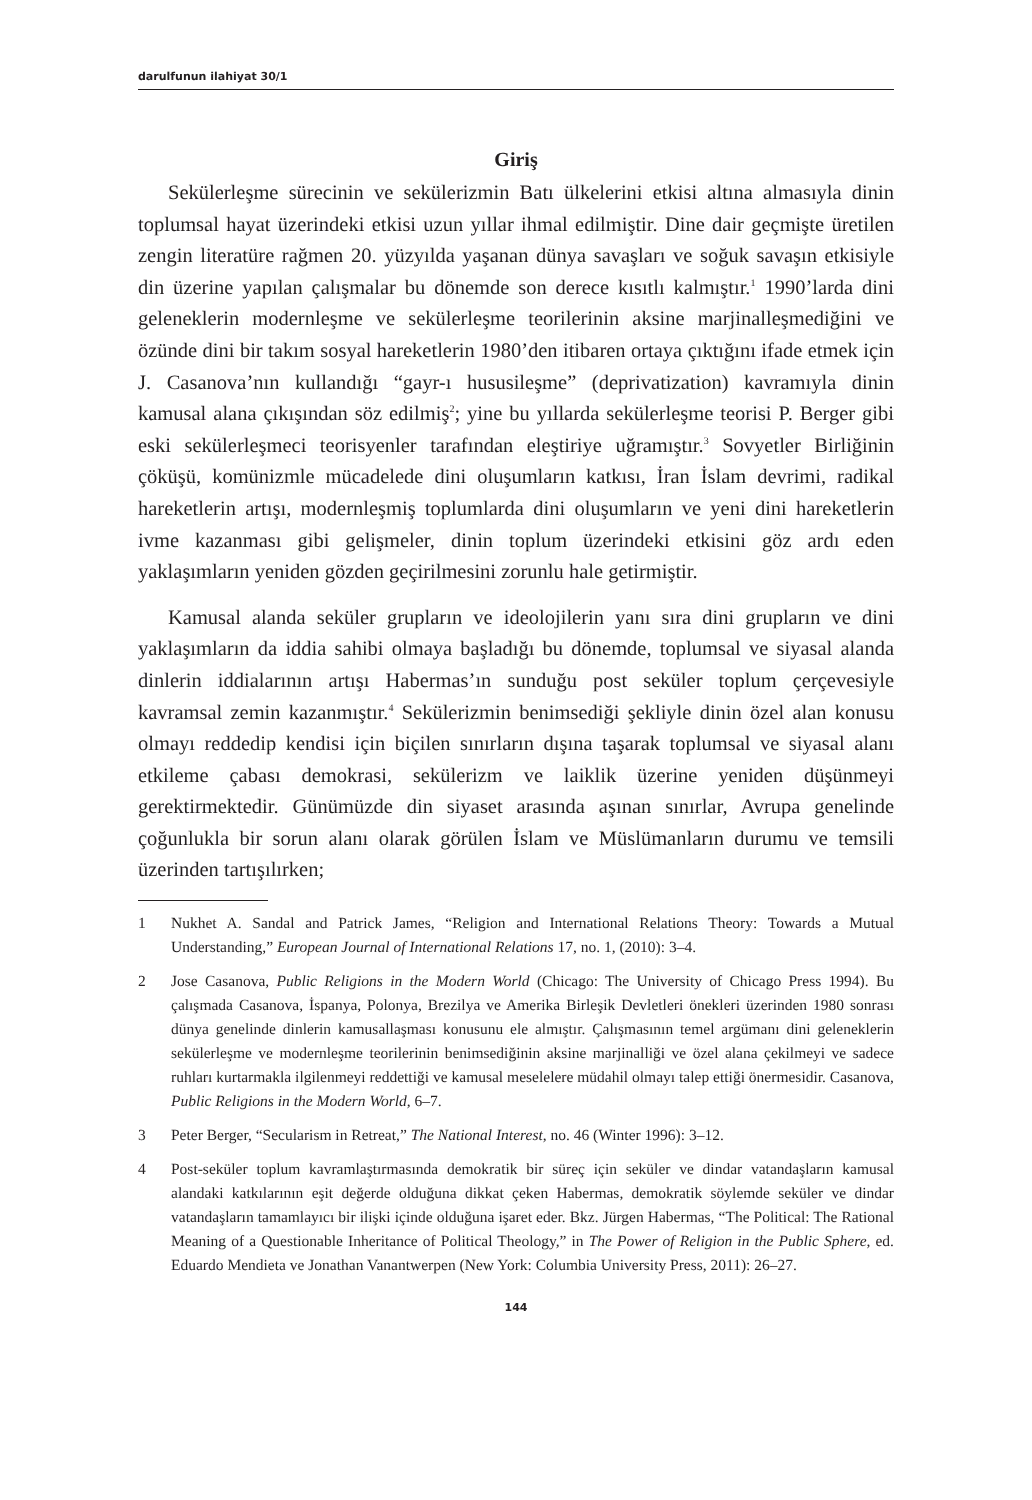darulfunun ilahiyat 30/1
Giriş
Sekülerleşme sürecinin ve sekülerizmin Batı ülkelerini etkisi altına almasıyla dinin toplumsal hayat üzerindeki etkisi uzun yıllar ihmal edilmiştir. Dine dair geçmişte üretilen zengin literatüre rağmen 20. yüzyılda yaşanan dünya savaşları ve soğuk savaşın etkisiyle din üzerine yapılan çalışmalar bu dönemde son derece kısıtlı kalmıştır.<sup>1</sup> 1990’larda dini geleneklerin modernleşme ve sekülerleşme teorilerinin aksine marjinalleşmediğini ve özünde dini bir takım sosyal hareketlerin 1980’den itibaren ortaya çıktığını ifade etmek için J. Casanova’nın kullandığı “gayr-ı hususileşme” (deprivatization) kavramıyla dinin kamusal alana çıkışından söz edilmiş<sup>2</sup>; yine bu yıllarda sekülerleşme teorisi P. Berger gibi eski sekülerleşmeci teorisyenler tarafından eleştiriye uğramıştır.<sup>3</sup> Sovyetler Birliğinin çöküşü, komünizmle mücadelede dini oluşumların katkısı, İran İslam devrimi, radikal hareketlerin artışı, modernleşmiş toplumlarda dini oluşumların ve yeni dini hareketlerin ivme kazanması gibi gelişmeler, dinin toplum üzerindeki etkisini göz ardı eden yaklaşımların yeniden gözden geçirilmesini zorunlu hale getirmiştir.
Kamusal alanda seküler grupların ve ideolojilerin yanı sıra dini grupların ve dini yaklaşımların da iddia sahibi olmaya başladığı bu dönemde, toplumsal ve siyasal alanda dinlerin iddialarının artışı Habermas’ın sunduğu post seküler toplum çerçevesiyle kavramsal zemin kazanmıştır.<sup>4</sup> Sekülerizmin benimsediği şekliyle dinin özel alan konusu olmayı reddedip kendisi için biçilen sınırların dışına taşarak toplumsal ve siyasal alanı etkileme çabası demokrasi, sekülerizm ve laiklik üzerine yeniden düşünmeyi gerektirmektedir. Günümüzde din siyaset arasında aşınan sınırlar, Avrupa genelinde çoğunlukla bir sorun alanı olarak görülen İslam ve Müslümanların durumu ve temsili üzerinden tartışılırken;
1 Nukhet A. Sandal and Patrick James, “Religion and International Relations Theory: Towards a Mutual Understanding,” European Journal of International Relations 17, no. 1, (2010): 3–4.
2 Jose Casanova, Public Religions in the Modern World (Chicago: The University of Chicago Press 1994). Bu çalışmada Casanova, İspanya, Polonya, Brezilya ve Amerika Birleşik Devletleri önekleri üzerinden 1980 sonrası dünya genelinde dinlerin kamusallaşması konusunu ele almıştır. Çalışmasının temel argümanı dini geleneklerin sekülerleşme ve modernleşme teorilerinin benimsediğinin aksine marjinalliği ve özel alana çekilmeyi ve sadece ruhları kurtarmakla ilgilenmeyi reddettiği ve kamusal meselelere müdahil olmayı talep ettiği önermesidir. Casanova, Public Religions in the Modern World, 6–7.
3 Peter Berger, “Secularism in Retreat,” The National Interest, no. 46 (Winter 1996): 3–12.
4 Post-seküler toplum kavramlaştırmasında demokratik bir süreç için seküler ve dindar vatandaşların kamusal alandaki katkılarının eşit değerde olduğuna dikkat çeken Habermas, demokratik söylemde seküler ve dindar vatandaşların tamamlayıcı bir ilişki içinde olduğuna işaret eder. Bkz. Jürgen Habermas, “The Political: The Rational Meaning of a Questionable Inheritance of Political Theology,” in The Power of Religion in the Public Sphere, ed. Eduardo Mendieta ve Jonathan Vanantwerpen (New York: Columbia University Press, 2011): 26–27.
144